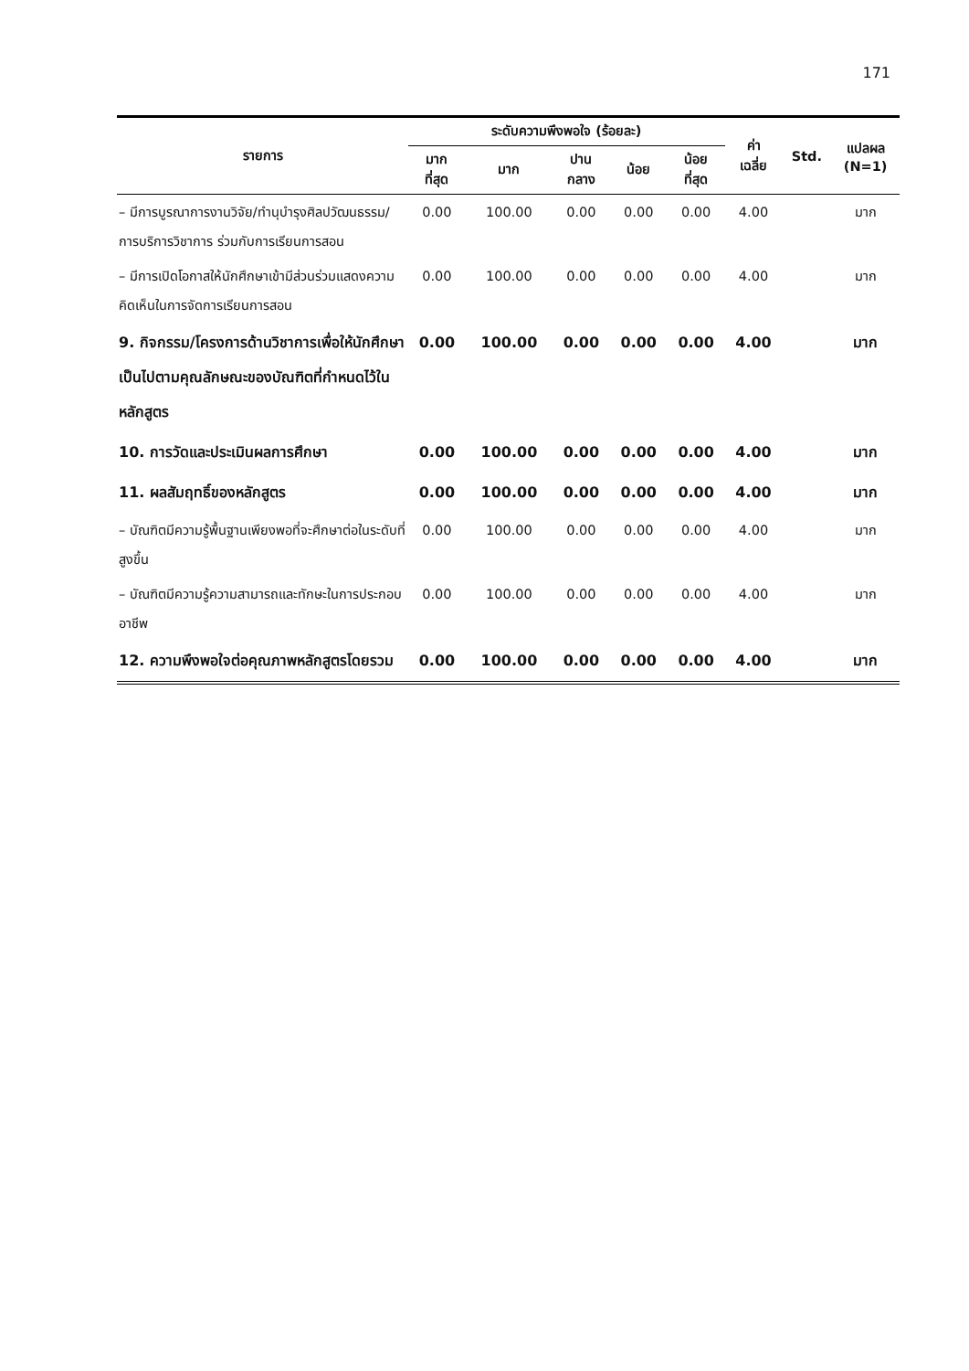171
| รายการ | ระดับความพึงพอใจ (ร้อยละ) | | | | | ค่า เฉลี่ย | Std. | แปลผล (N=1) |
| --- | --- | --- | --- | --- | --- | --- | --- | --- |
| | มาก ที่สุด | มาก | ปาน กลาง | น้อย | น้อย ที่สุด | | | |
| – มีการบูรณาการงานวิจัย/ทำนุบำรุงศิลปวัฒนธรรม/การบริการวิชาการ ร่วมกับการเรียนการสอน | 0.00 | 100.00 | 0.00 | 0.00 | 0.00 | 4.00 | | มาก |
| – มีการเปิดโอกาสให้นักศึกษาเข้ามีส่วนร่วมแสดงความคิดเห็นในการจัดการเรียนการสอน | 0.00 | 100.00 | 0.00 | 0.00 | 0.00 | 4.00 | | มาก |
| 9. กิจกรรม/โครงการด้านวิชาการเพื่อให้นักศึกษาเป็นไปตามคุณลักษณะของบัณฑิตที่กำหนดไว้ในหลักสูตร | 0.00 | 100.00 | 0.00 | 0.00 | 0.00 | 4.00 | | มาก |
| 10. การวัดและประเมินผลการศึกษา | 0.00 | 100.00 | 0.00 | 0.00 | 0.00 | 4.00 | | มาก |
| 11. ผลสัมฤทธิ์ของหลักสูตร | 0.00 | 100.00 | 0.00 | 0.00 | 0.00 | 4.00 | | มาก |
| – บัณฑิตมีความรู้พื้นฐานเพียงพอที่จะศึกษาต่อในระดับที่สูงขึ้น | 0.00 | 100.00 | 0.00 | 0.00 | 0.00 | 4.00 | | มาก |
| – บัณฑิตมีความรู้ความสามารถและทักษะในการประกอบอาชีพ | 0.00 | 100.00 | 0.00 | 0.00 | 0.00 | 4.00 | | มาก |
| 12. ความพึงพอใจต่อคุณภาพหลักสูตรโดยรวม | 0.00 | 100.00 | 0.00 | 0.00 | 0.00 | 4.00 | | มาก |